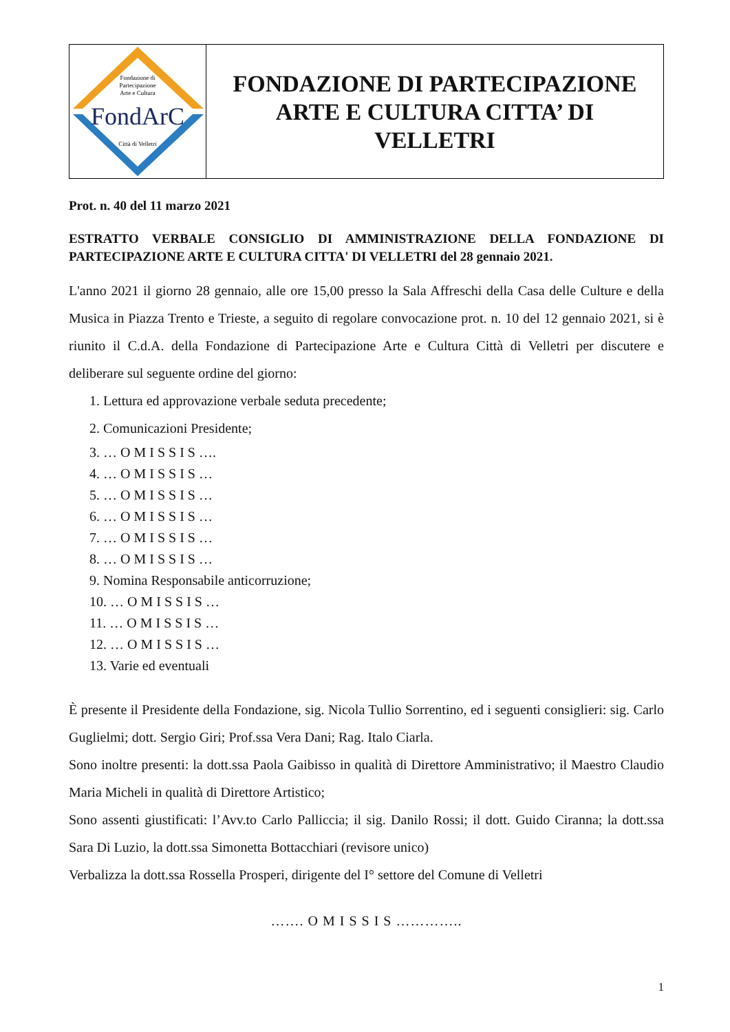Fondazione di
Partecipazione
Arte e Cultura
FondArC
Città di Velletri
FONDAZIONE DI PARTECIPAZIONE
ARTE E CULTURA CITTA’ DI
VELLETRI
Prot. n. 40 del 11 marzo 2021
ESTRATTO VERBALE CONSIGLIO DI AMMINISTRAZIONE DELLA FONDAZIONE DI PARTECIPAZIONE ARTE E CULTURA CITTA' DI VELLETRI del 28 gennaio 2021.
L'anno 2021 il giorno 28 gennaio, alle ore 15,00 presso la Sala Affreschi della Casa delle Culture e della Musica in Piazza Trento e Trieste, a seguito di regolare convocazione prot. n. 10 del 12 gennaio 2021, si è riunito il C.d.A. della Fondazione di Partecipazione Arte e Cultura Città di Velletri per discutere e deliberare sul seguente ordine del giorno:
1. Lettura ed approvazione verbale seduta precedente;
2. Comunicazioni Presidente;
3. … O M I S S I S ….
4. … O M I S S I S …
5. … O M I S S I S …
6. … O M I S S I S …
7. … O M I S S I S …
8. … O M I S S I S …
9. Nomina Responsabile anticorruzione;
10. … O M I S S I S …
11. … O M I S S I S …
12. … O M I S S I S …
13. Varie ed eventuali
È presente il Presidente della Fondazione, sig. Nicola Tullio Sorrentino, ed i seguenti consiglieri: sig. Carlo Guglielmi; dott. Sergio Giri; Prof.ssa Vera Dani; Rag. Italo Ciarla.
Sono inoltre presenti: la dott.ssa Paola Gaibisso in qualità di Direttore Amministrativo; il Maestro Claudio Maria Micheli in qualità di Direttore Artistico;
Sono assenti giustificati: l’Avv.to Carlo Palliccia; il sig. Danilo Rossi; il dott. Guido Ciranna; la dott.ssa Sara Di Luzio, la dott.ssa Simonetta Bottacchiari (revisore unico)
Verbalizza la dott.ssa Rossella Prosperi, dirigente del I° settore del Comune di Velletri
……. O M I S S I S …………..
1